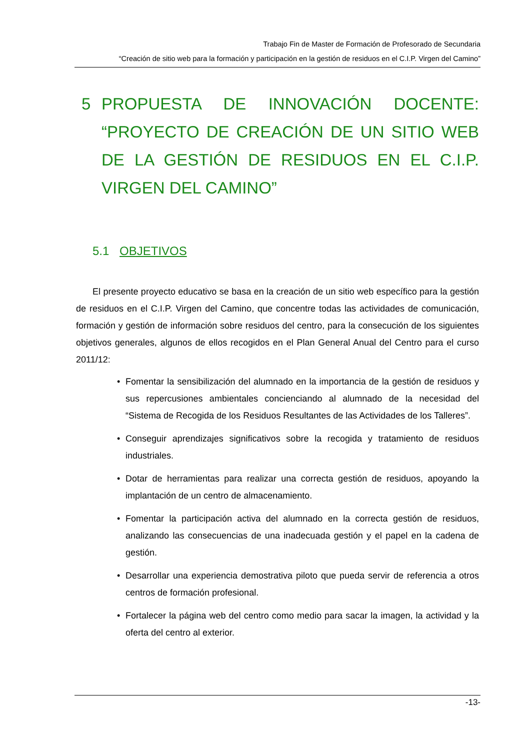Trabajo Fin de Master de Formación de Profesorado de Secundaria
“Creación de sitio web para la formación y participación en la gestión de residuos en el C.I.P. Virgen del Camino”
5 PROPUESTA DE INNOVACIÓN DOCENTE: “PROYECTO DE CREACIÓN DE UN SITIO WEB DE LA GESTIÓN DE RESIDUOS EN EL C.I.P. VIRGEN DEL CAMINO”
5.1 OBJETIVOS
El presente proyecto educativo se basa en la creación de un sitio web específico para la gestión de residuos en el C.I.P. Virgen del Camino, que concentre todas las actividades de comunicación, formación y gestión de información sobre residuos del centro, para la consecución de los siguientes objetivos generales, algunos de ellos recogidos en el Plan General Anual del Centro para el curso 2011/12:
• Fomentar la sensibilización del alumnado en la importancia de la gestión de residuos y sus repercusiones ambientales concienciando al alumnado de la necesidad del “Sistema de Recogida de los Residuos Resultantes de las Actividades de los Talleres”.
• Conseguir aprendizajes significativos sobre la recogida y tratamiento de residuos industriales.
• Dotar de herramientas para realizar una correcta gestión de residuos, apoyando la implantación de un centro de almacenamiento.
• Fomentar la participación activa del alumnado en la correcta gestión de residuos, analizando las consecuencias de una inadecuada gestión y el papel en la cadena de gestión.
• Desarrollar una experiencia demostrativa piloto que pueda servir de referencia a otros centros de formación profesional.
• Fortalecer la página web del centro como medio para sacar la imagen, la actividad y la oferta del centro al exterior.
-13-